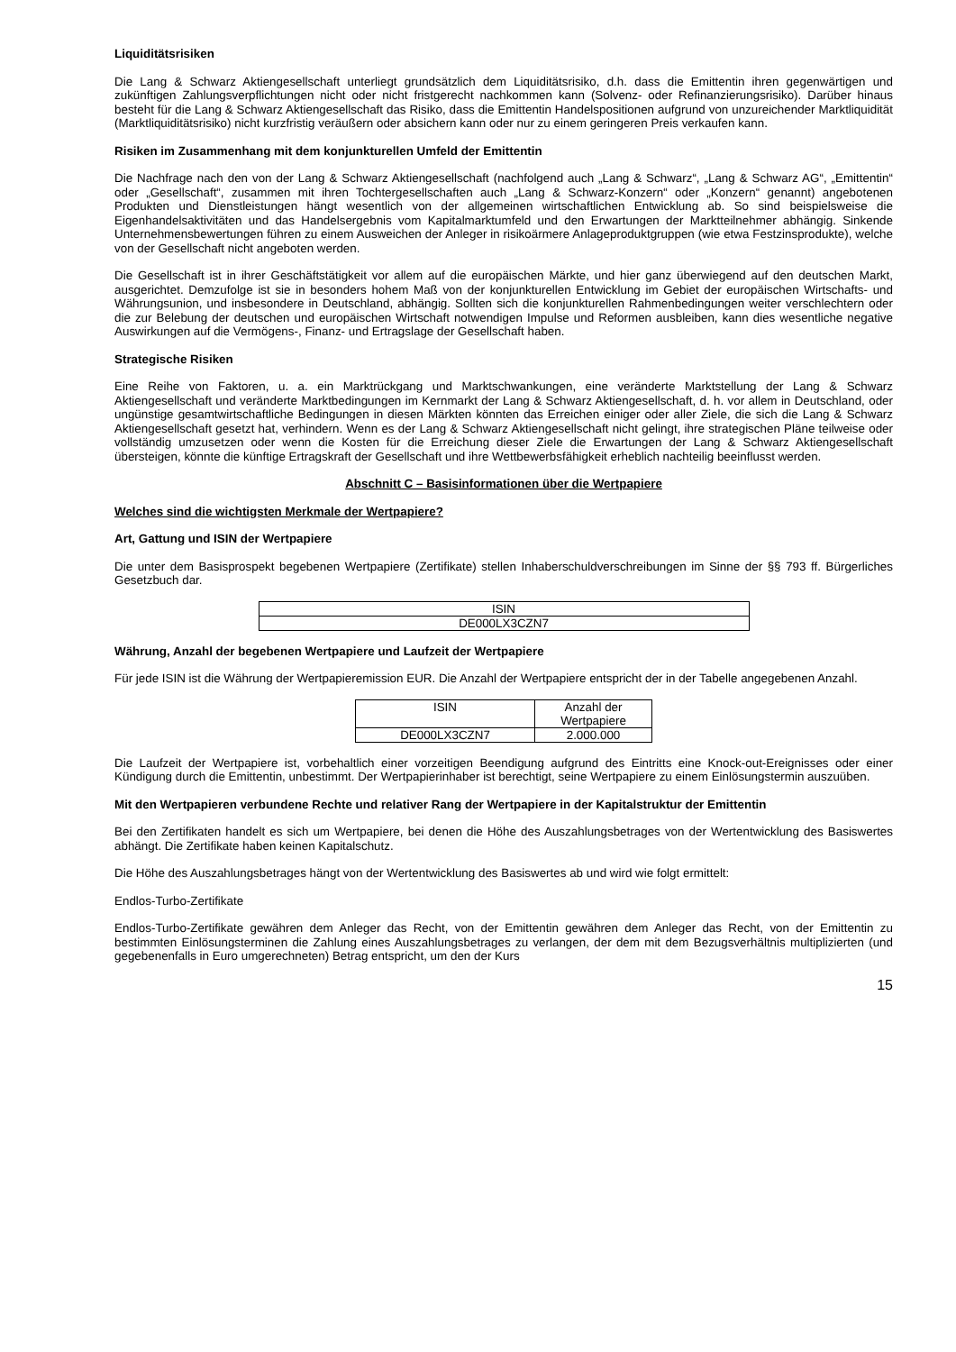Liquiditätsrisiken
Die Lang & Schwarz Aktiengesellschaft unterliegt grundsätzlich dem Liquiditätsrisiko, d.h. dass die Emittentin ihren gegenwärtigen und zukünftigen Zahlungsverpflichtungen nicht oder nicht fristgerecht nachkommen kann (Solvenz- oder Refinanzierungsrisiko). Darüber hinaus besteht für die Lang & Schwarz Aktiengesellschaft das Risiko, dass die Emittentin Handelspositionen aufgrund von unzureichender Marktliquidität (Marktliquiditätsrisiko) nicht kurzfristig veräußern oder absichern kann oder nur zu einem geringeren Preis verkaufen kann.
Risiken im Zusammenhang mit dem konjunkturellen Umfeld der Emittentin
Die Nachfrage nach den von der Lang & Schwarz Aktiengesellschaft (nachfolgend auch „Lang & Schwarz“, „Lang & Schwarz AG“, „Emittentin“ oder „Gesellschaft“, zusammen mit ihren Tochtergesellschaften auch „Lang & Schwarz-Konzern“ oder „Konzern“ genannt) angebotenen Produkten und Dienstleistungen hängt wesentlich von der allgemeinen wirtschaftlichen Entwicklung ab. So sind beispielsweise die Eigenhandelsaktivitäten und das Handelsergebnis vom Kapitalmarktumfeld und den Erwartungen der Marktteilnehmer abhängig. Sinkende Unternehmensbewertungen führen zu einem Ausweichen der Anleger in risikoärmere Anlageproduktgruppen (wie etwa Festzinsprodukte), welche von der Gesellschaft nicht angeboten werden.
Die Gesellschaft ist in ihrer Geschäftstätigkeit vor allem auf die europäischen Märkte, und hier ganz überwiegend auf den deutschen Markt, ausgerichtet. Demzufolge ist sie in besonders hohem Maß von der konjunkturellen Entwicklung im Gebiet der europäischen Wirtschafts- und Währungsunion, und insbesondere in Deutschland, abhängig. Sollten sich die konjunkturellen Rahmenbedingungen weiter verschlechtern oder die zur Belebung der deutschen und europäischen Wirtschaft notwendigen Impulse und Reformen ausbleiben, kann dies wesentliche negative Auswirkungen auf die Vermögens-, Finanz- und Ertragslage der Gesellschaft haben.
Strategische Risiken
Eine Reihe von Faktoren, u. a. ein Marktrückgang und Marktschwankungen, eine veränderte Marktstellung der Lang & Schwarz Aktiengesellschaft und veränderte Marktbedingungen im Kernmarkt der Lang & Schwarz Aktiengesellschaft, d. h. vor allem in Deutschland, oder ungünstige gesamtwirtschaftliche Bedingungen in diesen Märkten könnten das Erreichen einiger oder aller Ziele, die sich die Lang & Schwarz Aktiengesellschaft gesetzt hat, verhindern. Wenn es der Lang & Schwarz Aktiengesellschaft nicht gelingt, ihre strategischen Pläne teilweise oder vollständig umzusetzen oder wenn die Kosten für die Erreichung dieser Ziele die Erwartungen der Lang & Schwarz Aktiengesellschaft übersteigen, könnte die künftige Ertragskraft der Gesellschaft und ihre Wettbewerbsfähigkeit erheblich nachteilig beeinflusst werden.
Abschnitt C – Basisinformationen über die Wertpapiere
Welches sind die wichtigsten Merkmale der Wertpapiere?
Art, Gattung und ISIN der Wertpapiere
Die unter dem Basisprospekt begebenen Wertpapiere (Zertifikate) stellen Inhaberschuldverschreibungen im Sinne der §§ 793 ff. Bürgerliches Gesetzbuch dar.
| ISIN |
| --- |
| DE000LX3CZN7 |
Währung, Anzahl der begebenen Wertpapiere und Laufzeit der Wertpapiere
Für jede ISIN ist die Währung der Wertpapieremission EUR. Die Anzahl der Wertpapiere entspricht der in der Tabelle angegebenen Anzahl.
| ISIN | Anzahl der Wertpapiere |
| --- | --- |
| DE000LX3CZN7 | 2.000.000 |
Die Laufzeit der Wertpapiere ist, vorbehaltlich einer vorzeitigen Beendigung aufgrund des Eintritts eine Knock-out-Ereignisses oder einer Kündigung durch die Emittentin, unbestimmt. Der Wertpapierinhaber ist berechtigt, seine Wertpapiere zu einem Einlösungstermin auszuüben.
Mit den Wertpapieren verbundene Rechte und relativer Rang der Wertpapiere in der Kapitalstruktur der Emittentin
Bei den Zertifikaten handelt es sich um Wertpapiere, bei denen die Höhe des Auszahlungsbetrages von der Wertentwicklung des Basiswertes abhängt. Die Zertifikate haben keinen Kapitalschutz.
Die Höhe des Auszahlungsbetrages hängt von der Wertentwicklung des Basiswertes ab und wird wie folgt ermittelt:
Endlos-Turbo-Zertifikate
Endlos-Turbo-Zertifikate gewähren dem Anleger das Recht, von der Emittentin gewähren dem Anleger das Recht, von der Emittentin zu bestimmten Einlösungsterminen die Zahlung eines Auszahlungsbetrages zu verlangen, der dem mit dem Bezugsverhältnis multiplizierten (und gegebenenfalls in Euro umgerechneten) Betrag entspricht, um den der Kurs
15